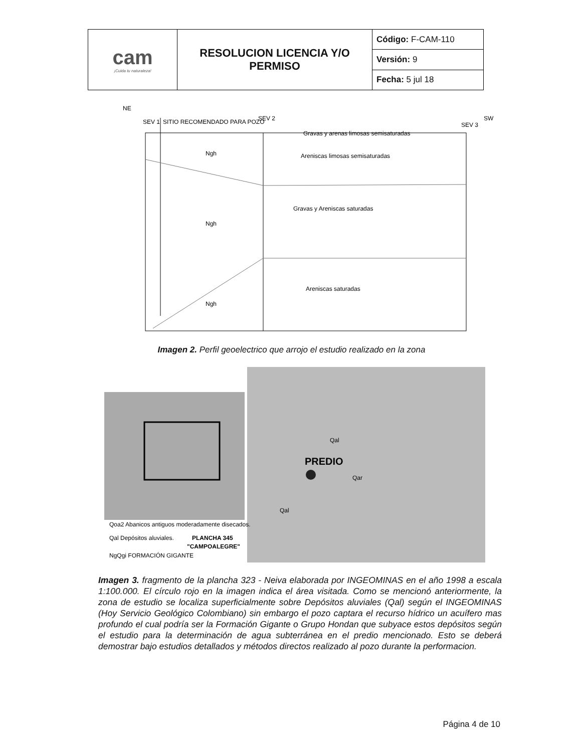| cam ¡Cuida tu naturaleza! | RESOLUCION LICENCIA Y/O PERMISO | Código: F-CAM-110 |
| | | Versión: 9 |
| | | Fecha: 5 jul 18 |
NE
SW
SEV 1
SITIO RECOMENDADO PARA POZO
SEV 2
SEV 3
Gravas y arenas limosas semisaturadas
Ngh
Areniscas limosas semisaturadas
Gravas y Areniscas saturadas
Ngh
Areniscas saturadas
Ngh
Imagen 2. Perfil geoelectrico que arrojo el estudio realizado en la zona
PREDIO
Qoa2 Abanicos antiguos moderadamente disecados.
Qal Depósitos aluviales.
PLANCHA 345
"CAMPOALEGRE"
NgQgi FORMACIÓN GIGANTE
Qar
Qal
Qal
Imagen 3. fragmento de la plancha 323 - Neiva elaborada por INGEOMINAS en el año 1998 a escala 1:100.000. El círculo rojo en la imagen indica el área visitada. Como se mencionó anteriormente, la zona de estudio se localiza superficialmente sobre Depósitos aluviales (Qal) según el INGEOMINAS (Hoy Servicio Geológico Colombiano) sin embargo el pozo captara el recurso hídrico un acuífero mas profundo el cual podría ser la Formación Gigante o Grupo Hondan que subyace estos depósitos según el estudio para la determinación de agua subterránea en el predio mencionado. Esto se deberá demostrar bajo estudios detallados y métodos directos realizado al pozo durante la performacion.
Página 4 de 10